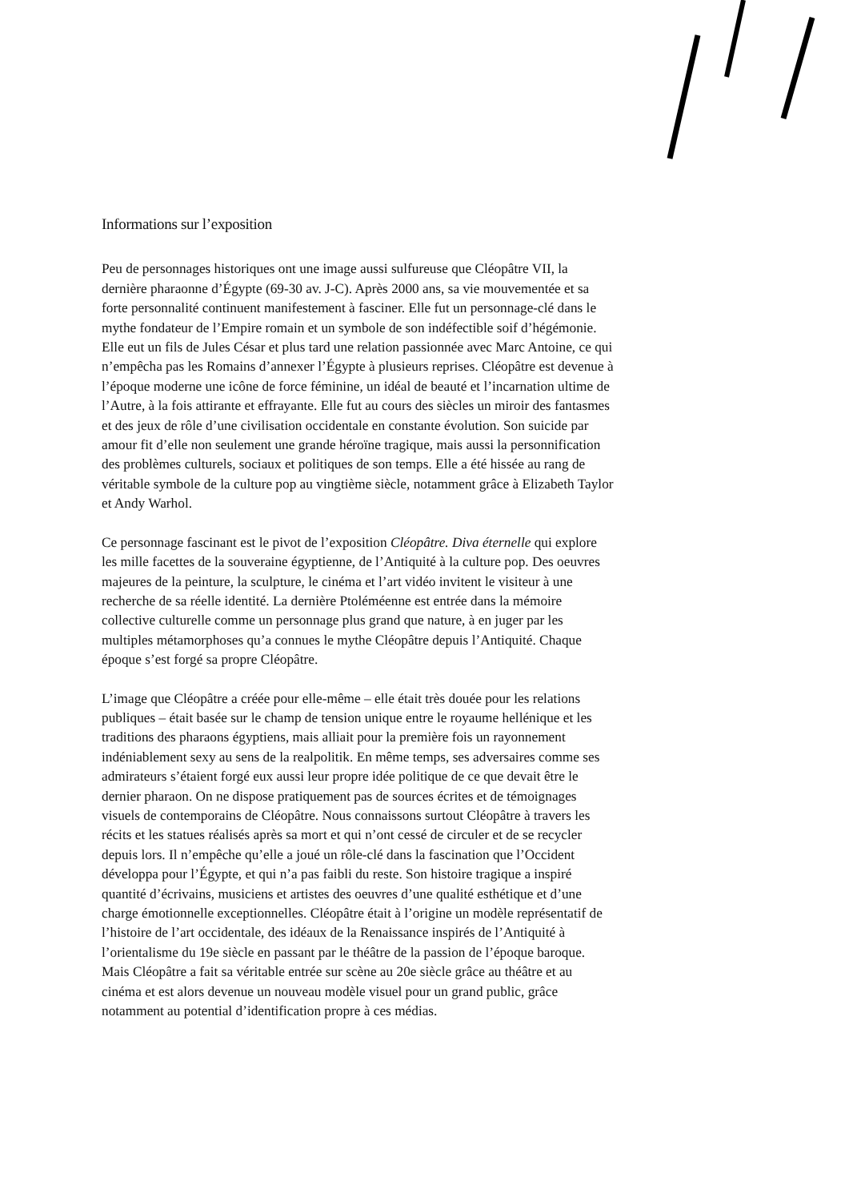Informations sur l’exposition
Peu de personnages historiques ont une image aussi sulfureuse que Cléopâtre VII, la dernière pharaonne d’Égypte (69-30 av. J-C). Après 2000 ans, sa vie mouvementée et sa forte personnalité continuent manifestement à fasciner. Elle fut un personnage-clé dans le mythe fondateur de l’Empire romain et un symbole de son indéfectible soif d’hégémonie. Elle eut un fils de Jules César et plus tard une relation passionnée avec Marc Antoine, ce qui n’empêcha pas les Romains d’annexer l’Égypte à plusieurs reprises. Cléopâtre est devenue à l’époque moderne une icône de force féminine, un idéal de beauté et l’incarnation ultime de l’Autre, à la fois attirante et effrayante. Elle fut au cours des siècles un miroir des fantasmes et des jeux de rôle d’une civilisation occidentale en constante évolution. Son suicide par amour fit d’elle non seulement une grande héroïne tragique, mais aussi la personnification des problèmes culturels, sociaux et politiques de son temps. Elle a été hissée au rang de véritable symbole de la culture pop au vingtième siècle, notamment grâce à Elizabeth Taylor et Andy Warhol.
Ce personnage fascinant est le pivot de l’exposition Cléopâtre. Diva éternelle qui explore les mille facettes de la souveraine égyptienne, de l’Antiquité à la culture pop. Des oeuvres majeures de la peinture, la sculpture, le cinéma et l’art vidéo invitent le visiteur à une recherche de sa réelle identité. La dernière Ptoléméenne est entrée dans la mémoire collective culturelle comme un personnage plus grand que nature, à en juger par les multiples métamorphoses qu’a connues le mythe Cléopâtre depuis l’Antiquité. Chaque époque s’est forgé sa propre Cléopâtre.
L’image que Cléopâtre a créée pour elle-même – elle était très douée pour les relations publiques – était basée sur le champ de tension unique entre le royaume hellénique et les traditions des pharaons égyptiens, mais alliait pour la première fois un rayonnement indéniablement sexy au sens de la realpolitik. En même temps, ses adversaires comme ses admirateurs s’étaient forgé eux aussi leur propre idée politique de ce que devait être le dernier pharaon. On ne dispose pratiquement pas de sources écrites et de témoignages visuels de contemporains de Cléopâtre. Nous connaissons surtout Cléopâtre à travers les récits et les statues réalisés après sa mort et qui n’ont cessé de circuler et de se recycler depuis lors. Il n’empêche qu’elle a joué un rôle-clé dans la fascination que l’Occident développa pour l’Égypte, et qui n’a pas faibli du reste. Son histoire tragique a inspiré quantité d’écrivains, musiciens et artistes des oeuvres d’une qualité esthétique et d’une charge émotionnelle exceptionnelles. Cléopâtre était à l’origine un modèle représentatif de l’histoire de l’art occidentale, des idéaux de la Renaissance inspirés de l’Antiquité à l’orientalisme du 19e siècle en passant par le théâtre de la passion de l’époque baroque. Mais Cléopâtre a fait sa véritable entrée sur scène au 20e siècle grâce au théâtre et au cinéma et est alors devenue un nouveau modèle visuel pour un grand public, grâce notamment au potential d’identification propre à ces médias.